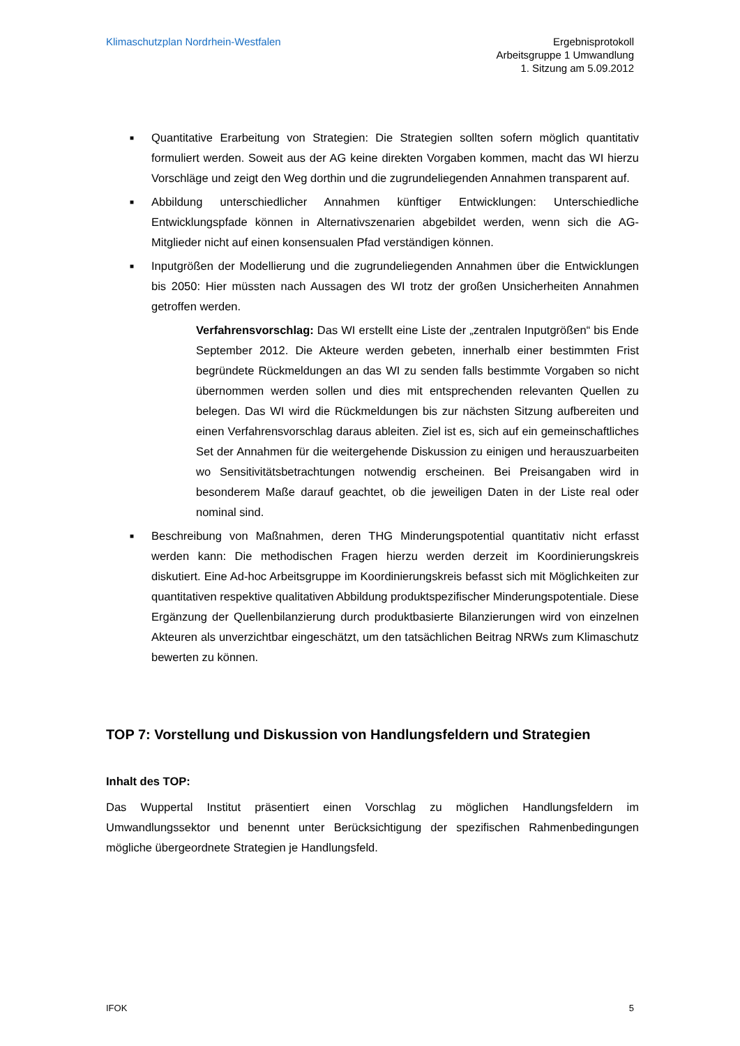Klimaschutzplan Nordrhein-Westfalen
Ergebnisprotokoll
Arbeitsgruppe 1 Umwandlung
1. Sitzung am 5.09.2012
■ Quantitative Erarbeitung von Strategien: Die Strategien sollten sofern möglich quantitativ formuliert werden. Soweit aus der AG keine direkten Vorgaben kommen, macht das WI hierzu Vorschläge und zeigt den Weg dorthin und die zugrundeliegenden Annahmen transparent auf.
■ Abbildung unterschiedlicher Annahmen künftiger Entwicklungen: Unterschiedliche Entwicklungspfade können in Alternativszenarien abgebildet werden, wenn sich die AG-Mitglieder nicht auf einen konsensualen Pfad verständigen können.
■ Inputgrößen der Modellierung und die zugrundeliegenden Annahmen über die Entwicklungen bis 2050: Hier müssten nach Aussagen des WI trotz der großen Unsicherheiten Annahmen getroffen werden.
Verfahrensvorschlag: Das WI erstellt eine Liste der „zentralen Inputgrößen“ bis Ende September 2012. Die Akteure werden gebeten, innerhalb einer bestimmten Frist begründete Rückmeldungen an das WI zu senden falls bestimmte Vorgaben so nicht übernommen werden sollen und dies mit entsprechenden relevanten Quellen zu belegen. Das WI wird die Rückmeldungen bis zur nächsten Sitzung aufbereiten und einen Verfahrensvorschlag daraus ableiten. Ziel ist es, sich auf ein gemeinschaftliches Set der Annahmen für die weitergehende Diskussion zu einigen und herauszuarbeiten wo Sensitivitätsbetrachtungen notwendig erscheinen. Bei Preisangaben wird in besonderem Maße darauf geachtet, ob die jeweiligen Daten in der Liste real oder nominal sind.
■ Beschreibung von Maßnahmen, deren THG Minderungspotential quantitativ nicht erfasst werden kann: Die methodischen Fragen hierzu werden derzeit im Koordinierungskreis diskutiert. Eine Ad-hoc Arbeitsgruppe im Koordinierungskreis befasst sich mit Möglichkeiten zur quantitativen respektive qualitativen Abbildung produktspezifischer Minderungspotentiale. Diese Ergänzung der Quellenbilanzierung durch produktbasierte Bilanzierungen wird von einzelnen Akteuren als unverzichtbar eingeschätzt, um den tatsächlichen Beitrag NRWs zum Klimaschutz bewerten zu können.
TOP 7: Vorstellung und Diskussion von Handlungsfeldern und Strategien
Inhalt des TOP:
Das Wuppertal Institut präsentiert einen Vorschlag zu möglichen Handlungsfeldern im Umwandlungssektor und benennt unter Berücksichtigung der spezifischen Rahmenbedingungen mögliche übergeordnete Strategien je Handlungsfeld.
IFOK 5